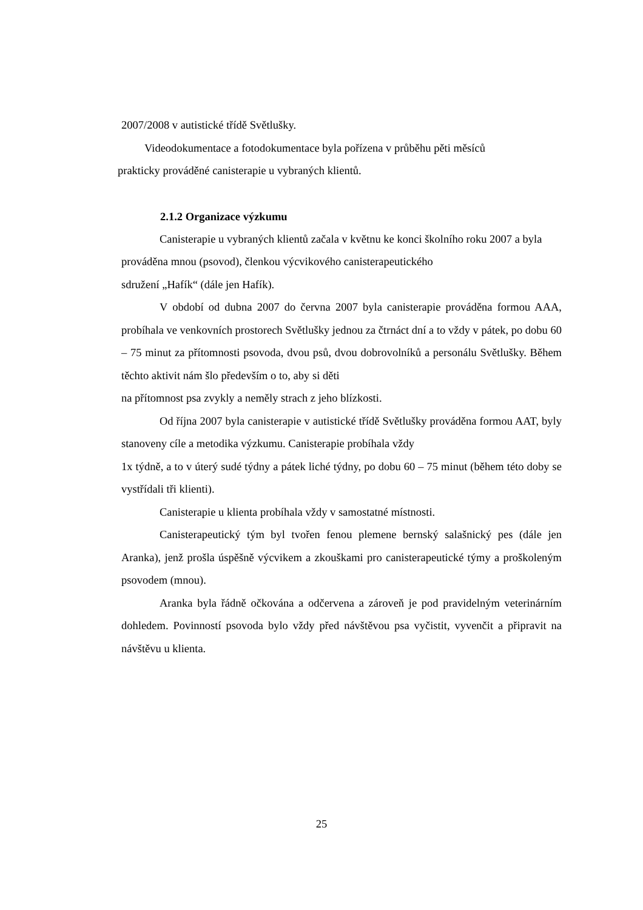2007/2008 v autistické třídě Světlušky.
Videodokumentace a fotodokumentace byla pořízena v průběhu pěti měsíců
prakticky prováděné canisterapie u vybraných klientů.
2.1.2 Organizace výzkumu
Canisterapie u vybraných klientů začala v květnu ke konci školního roku 2007 a byla prováděna mnou (psovod), členkou výcvikového canisterapeutického
sdružení „Hafík“ (dále jen Hafík).
V období od dubna 2007 do června 2007 byla canisterapie prováděna formou AAA, probíhala ve venkovních prostorech Světlušky jednou za čtrnáct dní a to vždy v pátek, po dobu 60 – 75 minut za přítomnosti psovoda, dvou psů, dvou dobrovolníků a personálu Světlušky. Během těchto aktivit nám šlo především o to, aby si děti
na přítomnost psa zvykly a neměly strach z jeho blízkosti.
Od října 2007 byla canisterapie v autistické třídě Světlušky prováděna formou AAT, byly stanoveny cíle a metodika výzkumu. Canisterapie probíhala vždy
1x týdně, a to v úterý sudé týdny a pátek liché týdny, po dobu 60 – 75 minut (během této doby se vystřídali tři klienti).
Canisterapie u klienta probíhala vždy v samostatné místnosti.
Canisterapeutický tým byl tvořen fenou plemene bernský salašnický pes (dále jen Aranka), jenž prošla úspěšně výcvikem a zkouškami pro canisterapeutické týmy a proškoleným psovodem (mnou).
Aranka byla řádně očkována a odčervena a zároveň je pod pravidelným veterinárním dohledem. Povinností psovoda bylo vždy před návštěvou psa vyčistit, vyvenčit a připravit na návštěvu u klienta.
25